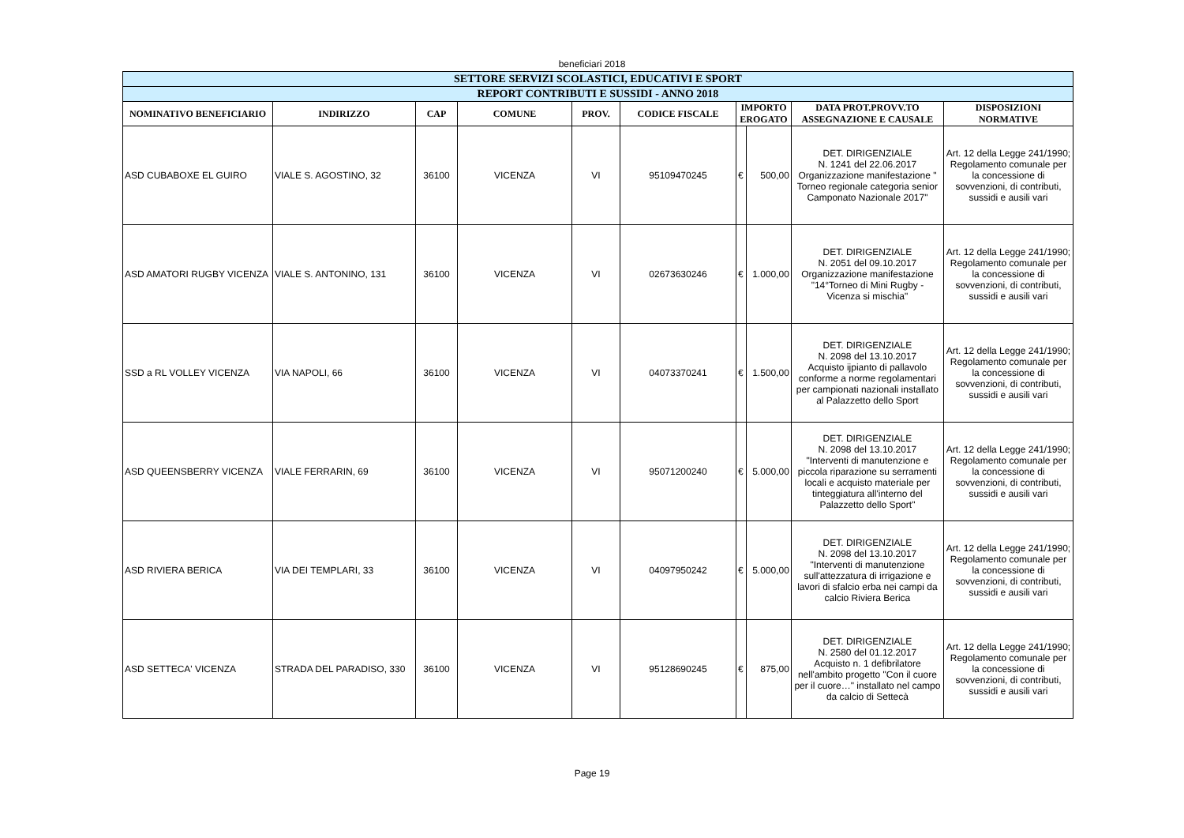beneficiari 2018
| SETTORE SERVIZI SCOLASTICI, EDUCATIVI E SPORT | | | | | | | | | |
| REPORT CONTRIBUTI E SUSSIDI - ANNO 2018 | | | | | | | | | |
| NOMINATIVO BENEFICIARIO | INDIRIZZO | CAP | COMUNE | PROV. | CODICE FISCALE | IMPORTO EROGATO | | DATA PROT.PROVV.TO ASSEGNAZIONE E CAUSALE | DISPOSIZIONI NORMATIVE |
| ASD CUBABOXE EL GUIRO | VIALE S. AGOSTINO, 32 | 36100 | VICENZA | VI | 95109470245 | € | 500,00 | DET. DIRIGENZIALE N. 1241 del 22.06.2017 Organizzazione manifestazione " Torneo regionale categoria senior Camponato Nazionale 2017" | Art. 12 della Legge 241/1990; Regolamento comunale per la concessione di sovvenzioni, di contributi, sussidi e ausili vari |
| ASD AMATORI RUGBY VICENZA | VIALE S. ANTONINO, 131 | 36100 | VICENZA | VI | 02673630246 | € | 1.000,00 | DET. DIRIGENZIALE N. 2051 del 09.10.2017 Organizzazione manifestazione "14°Torneo di Mini Rugby - Vicenza si mischia" | Art. 12 della Legge 241/1990; Regolamento comunale per la concessione di sovvenzioni, di contributi, sussidi e ausili vari |
| SSD a RL VOLLEY VICENZA | VIA NAPOLI, 66 | 36100 | VICENZA | VI | 04073370241 | € | 1.500,00 | DET. DIRIGENZIALE N. 2098 del 13.10.2017 Acquisto ijpianto di pallavolo conforme a norme regolamentari per campionati nazionali installato al Palazzetto dello Sport | Art. 12 della Legge 241/1990; Regolamento comunale per la concessione di sovvenzioni, di contributi, sussidi e ausili vari |
| ASD QUEENSBERRY VICENZA | VIALE FERRARIN, 69 | 36100 | VICENZA | VI | 95071200240 | € | 5.000,00 | DET. DIRIGENZIALE N. 2098 del 13.10.2017 "Interventi di manutenzione e piccola riparazione su serramenti locali e acquisto materiale per tinteggiatura all'interno del Palazzetto dello Sport" | Art. 12 della Legge 241/1990; Regolamento comunale per la concessione di sovvenzioni, di contributi, sussidi e ausili vari |
| ASD RIVIERA BERICA | VIA DEI TEMPLARI, 33 | 36100 | VICENZA | VI | 04097950242 | € | 5.000,00 | DET. DIRIGENZIALE N. 2098 del 13.10.2017 "Interventi di manutenzione sull'attezzatura di irrigazione e lavori di sfalcio erba nei campi da calcio Riviera Berica | Art. 12 della Legge 241/1990; Regolamento comunale per la concessione di sovvenzioni, di contributi, sussidi e ausili vari |
| ASD SETTECA' VICENZA | STRADA DEL PARADISO, 330 | 36100 | VICENZA | VI | 95128690245 | € | 875,00 | DET. DIRIGENZIALE N. 2580 del 01.12.2017 Acquisto n. 1 defibrilatore nell'ambito progetto "Con il cuore per il cuore…" installato nel campo da calcio di Settecà | Art. 12 della Legge 241/1990; Regolamento comunale per la concessione di sovvenzioni, di contributi, sussidi e ausili vari |
Page 19